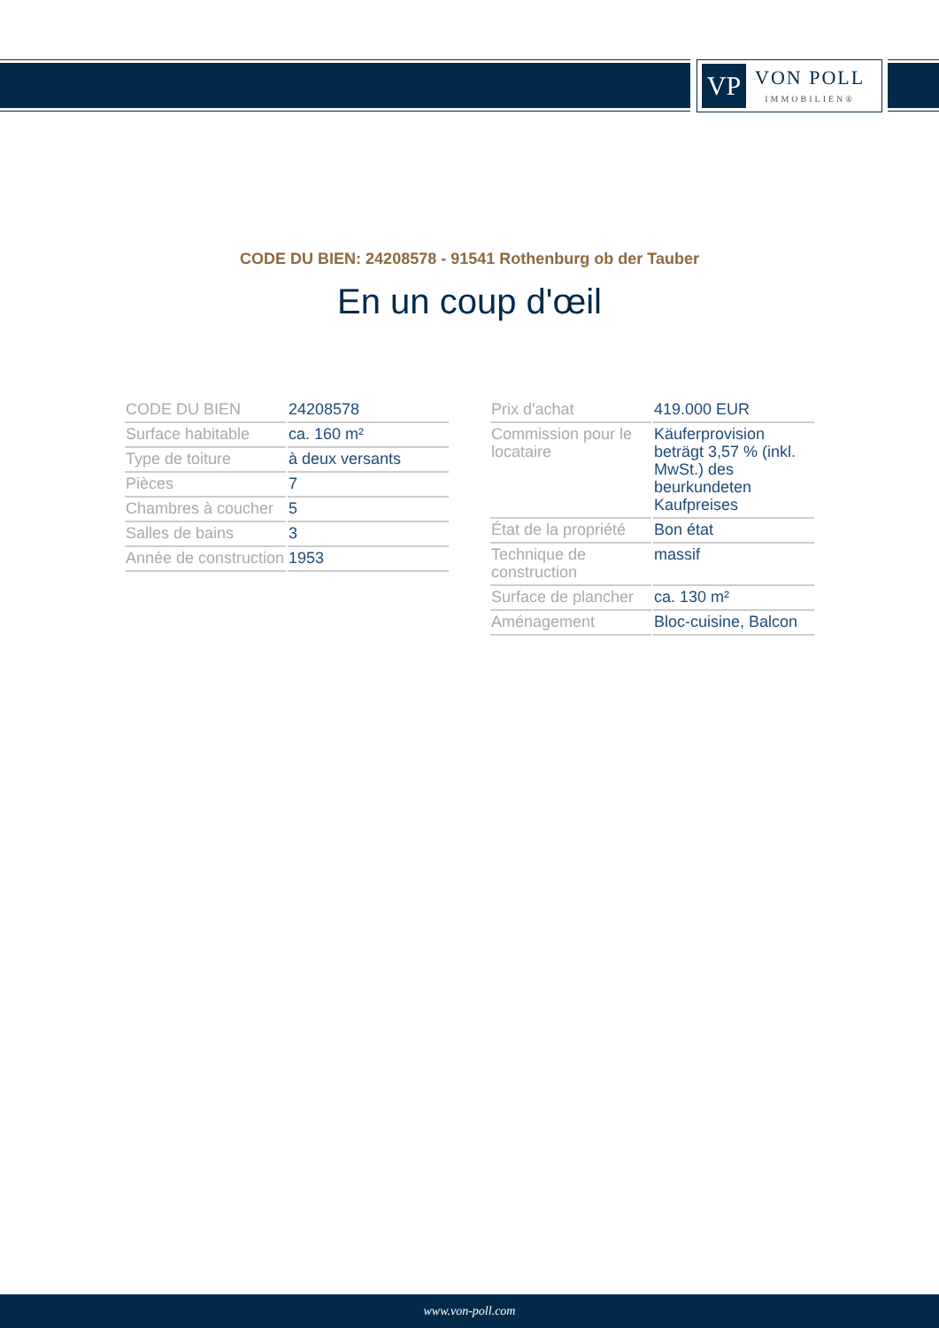VP
VON POLL
IMMOBILIEN®
CODE DU BIEN: 24208578 - 91541 Rothenburg ob der Tauber
En un coup d'œil
| CODE DU BIEN | 24208578 |
| Surface habitable | ca. 160 m² |
| Type de toiture | à deux versants |
| Pièces | 7 |
| Chambres à coucher | 5 |
| Salles de bains | 3 |
| Année de construction | 1953 |
| Prix d'achat | 419.000 EUR |
| Commission pour le locataire | Käuferprovision beträgt 3,57 % (inkl. MwSt.) des beurkundeten Kaufpreises |
| État de la propriété | Bon état |
| Technique de construction | massif |
| Surface de plancher | ca. 130 m² |
| Aménagement | Bloc-cuisine, Balcon |
www.von-poll.com